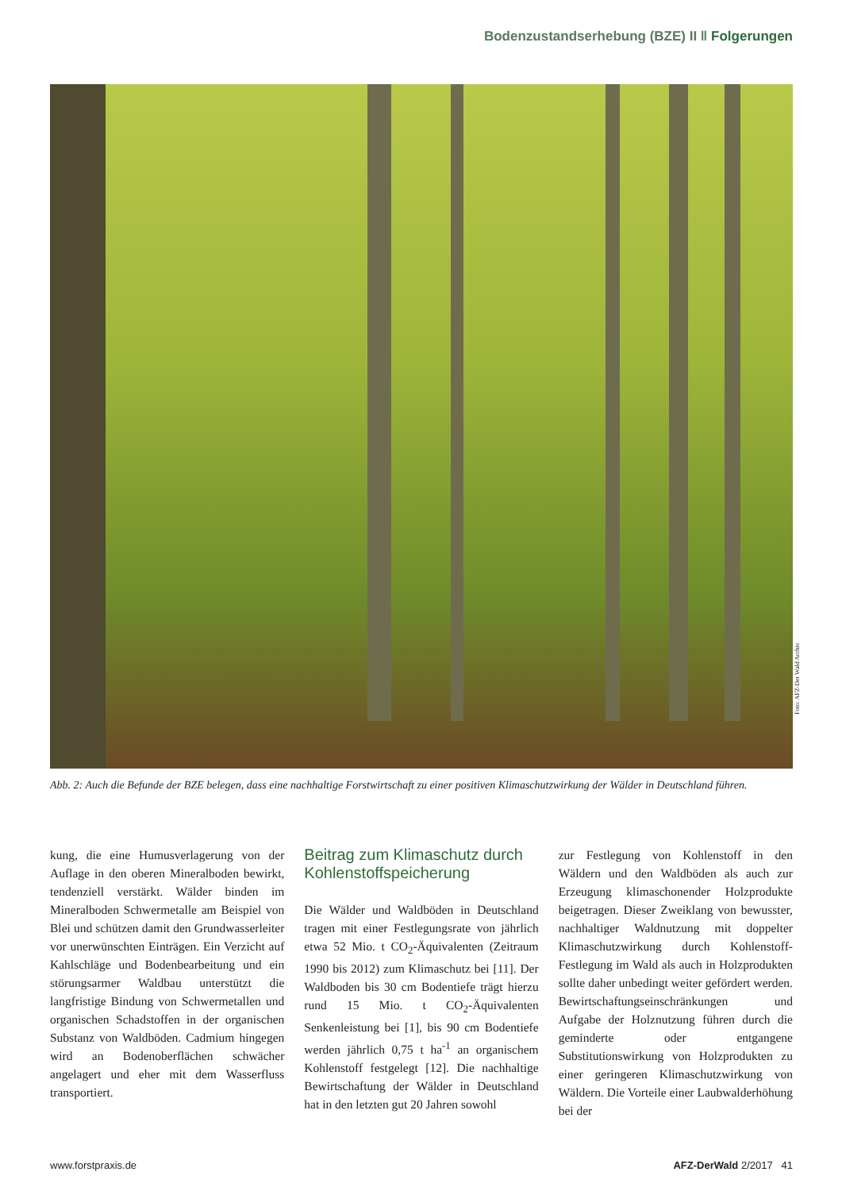Bodenzustandserhebung (BZE) II ‖ Folgerungen
Foto: AFZ-Der Wald Archiv
Abb. 2: Auch die Befunde der BZE belegen, dass eine nachhaltige Forstwirtschaft zu einer positiven Klimaschutzwirkung der Wälder in Deutschland führen.
kung, die eine Humusverlagerung von der Auflage in den oberen Mineralboden bewirkt, tendenziell verstärkt. Wälder binden im Mineralboden Schwermetalle am Beispiel von Blei und schützen damit den Grundwasserleiter vor unerwünschten Einträgen. Ein Verzicht auf Kahlschläge und Bodenbearbeitung und ein störungsarmer Waldbau unterstützt die langfristige Bindung von Schwermetallen und organischen Schadstoffen in der organischen Substanz von Waldböden. Cadmium hingegen wird an Bodenoberflächen schwächer angelagert und eher mit dem Wasserfluss transportiert.
Beitrag zum Klimaschutz durch Kohlenstoffspeicherung
Die Wälder und Waldböden in Deutschland tragen mit einer Festlegungsrate von jährlich etwa 52 Mio. t CO<sub>2</sub>-Äquivalenten (Zeitraum 1990 bis 2012) zum Klimaschutz bei [11]. Der Waldboden bis 30 cm Bodentiefe trägt hierzu rund 15 Mio. t CO<sub>2</sub>-Äquivalenten Senkenleistung bei [1], bis 90 cm Bodentiefe werden jährlich 0,75 t ha<sup>-1</sup> an organischem Kohlenstoff festgelegt [12]. Die nachhaltige Bewirtschaftung der Wälder in Deutschland hat in den letzten gut 20 Jahren sowohl
zur Festlegung von Kohlenstoff in den Wäldern und den Waldböden als auch zur Erzeugung klimaschonender Holzprodukte beigetragen. Dieser Zweiklang von bewusster, nachhaltiger Waldnutzung mit doppelter Klimaschutzwirkung durch Kohlenstoff-Festlegung im Wald als auch in Holzprodukten sollte daher unbedingt weiter gefördert werden. Bewirtschaftungseinschränkungen und Aufgabe der Holznutzung führen durch die geminderte oder entgangene Substitutionswirkung von Holzprodukten zu einer geringeren Klimaschutzwirkung von Wäldern. Die Vorteile einer Laubwalderhöhung bei der
www.forstpraxis.de AFZ-DerWald 2/2017 41